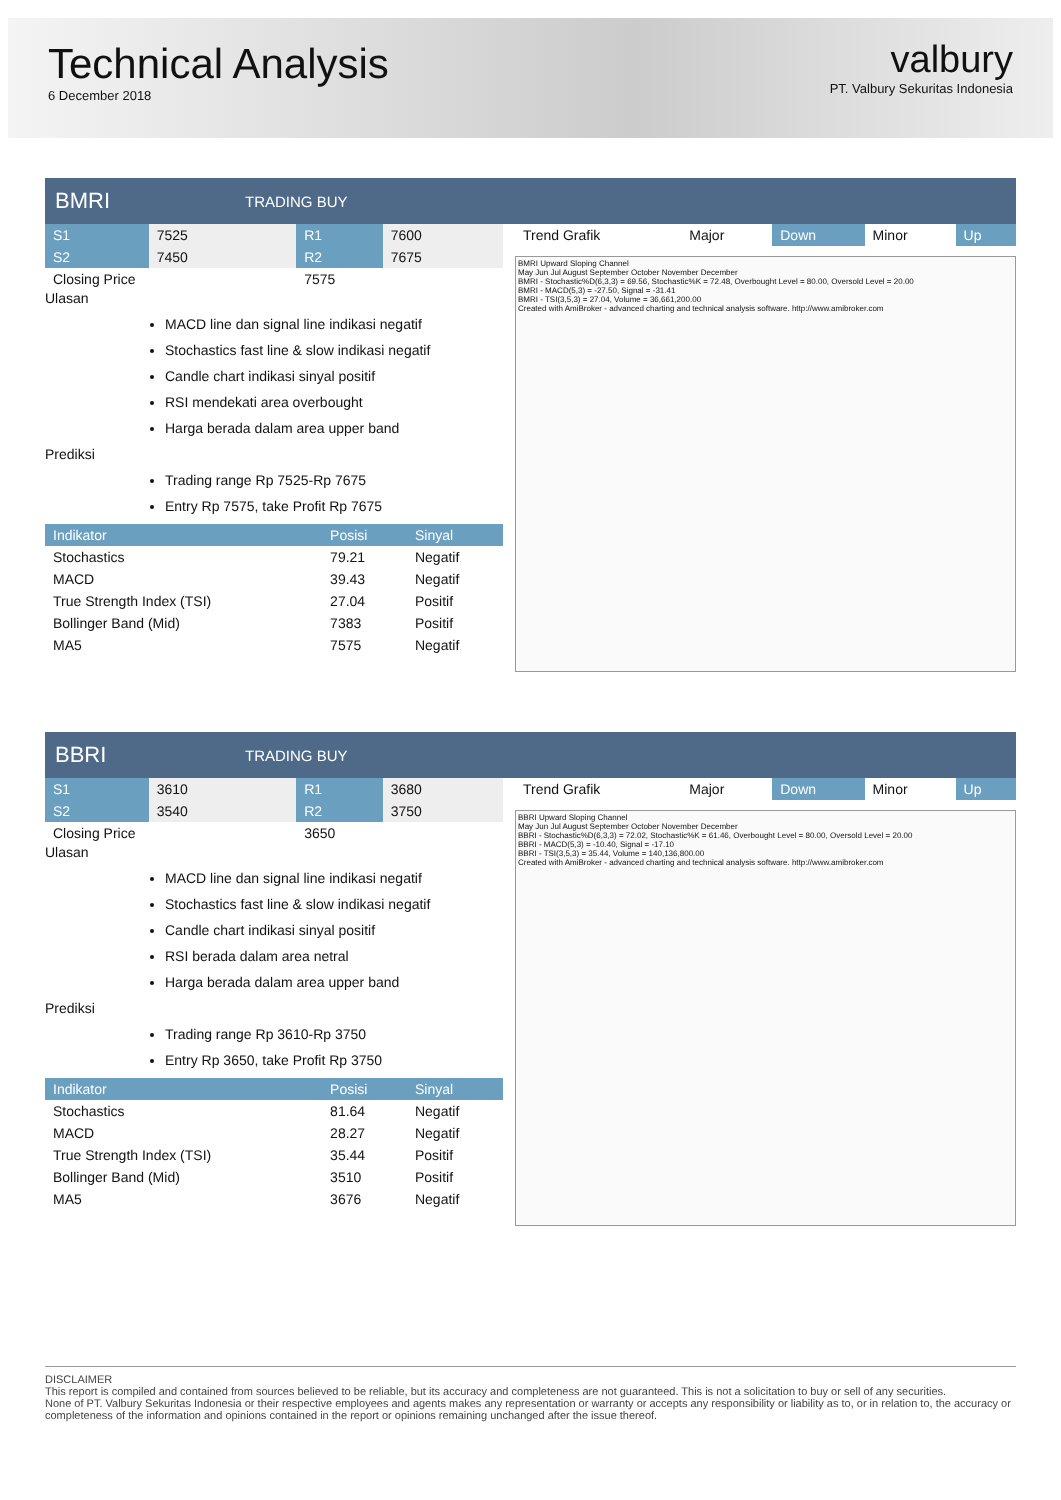Technical Analysis
6 December 2018
valbury
PT. Valbury Sekuritas Indonesia
BMRI
TRADING BUY
| S1 | 7525 | R1 | 7600 |
| S2 | 7450 | R2 | 7675 |
| Closing Price | | 7575 | |
Ulasan
MACD line dan signal line indikasi negatif
Stochastics fast line & slow indikasi negatif
Candle chart indikasi sinyal positif
RSI mendekati area overbought
Harga berada dalam area upper band
Prediksi
Trading range Rp 7525-Rp 7675
Entry Rp 7575, take Profit Rp 7675
| Indikator | Posisi | Sinyal |
| --- | --- | --- |
| Stochastics | 79.21 | Negatif |
| MACD | 39.43 | Negatif |
| True Strength Index (TSI) | 27.04 | Positif |
| Bollinger Band (Mid) | 7383 | Positif |
| MA5 | 7575 | Negatif |
| Trend Grafik | Major | Down | Minor | Up |
BMRI Upward Sloping Channel
May Jun Jul August September October November December
BMRI - Stochastic%D(6,3,3) = 69.56, Stochastic%K = 72.48, Overbought Level = 80.00, Oversold Level = 20.00
BMRI - MACD(5,3) = -27.50, Signal = -31.41
BMRI - TSI(3,5,3) = 27.04, Volume = 36,661,200.00
Created with AmiBroker - advanced charting and technical analysis software. http://www.amibroker.com
BBRI
TRADING BUY
| S1 | 3610 | R1 | 3680 |
| S2 | 3540 | R2 | 3750 |
| Closing Price | | 3650 | |
Ulasan
MACD line dan signal line indikasi negatif
Stochastics fast line & slow indikasi negatif
Candle chart indikasi sinyal positif
RSI berada dalam area netral
Harga berada dalam area upper band
Prediksi
Trading range Rp 3610-Rp 3750
Entry Rp 3650, take Profit Rp 3750
| Indikator | Posisi | Sinyal |
| --- | --- | --- |
| Stochastics | 81.64 | Negatif |
| MACD | 28.27 | Negatif |
| True Strength Index (TSI) | 35.44 | Positif |
| Bollinger Band (Mid) | 3510 | Positif |
| MA5 | 3676 | Negatif |
| Trend Grafik | Major | Down | Minor | Up |
BBRI Upward Sloping Channel
May Jun Jul August September October November December
BBRI - Stochastic%D(6,3,3) = 72.02, Stochastic%K = 61.46, Overbought Level = 80.00, Oversold Level = 20.00
BBRI - MACD(5,3) = -10.40, Signal = -17.10
BBRI - TSI(3,5,3) = 35.44, Volume = 140,136,800.00
Created with AmiBroker - advanced charting and technical analysis software. http://www.amibroker.com
DISCLAIMER
This report is compiled and contained from sources believed to be reliable, but its accuracy and completeness are not guaranteed. This is not a solicitation to buy or sell of any securities.
None of PT. Valbury Sekuritas Indonesia or their respective employees and agents makes any representation or warranty or accepts any responsibility or liability as to, or in relation to, the accuracy or completeness of the information and opinions contained in the report or opinions remaining unchanged after the issue thereof.